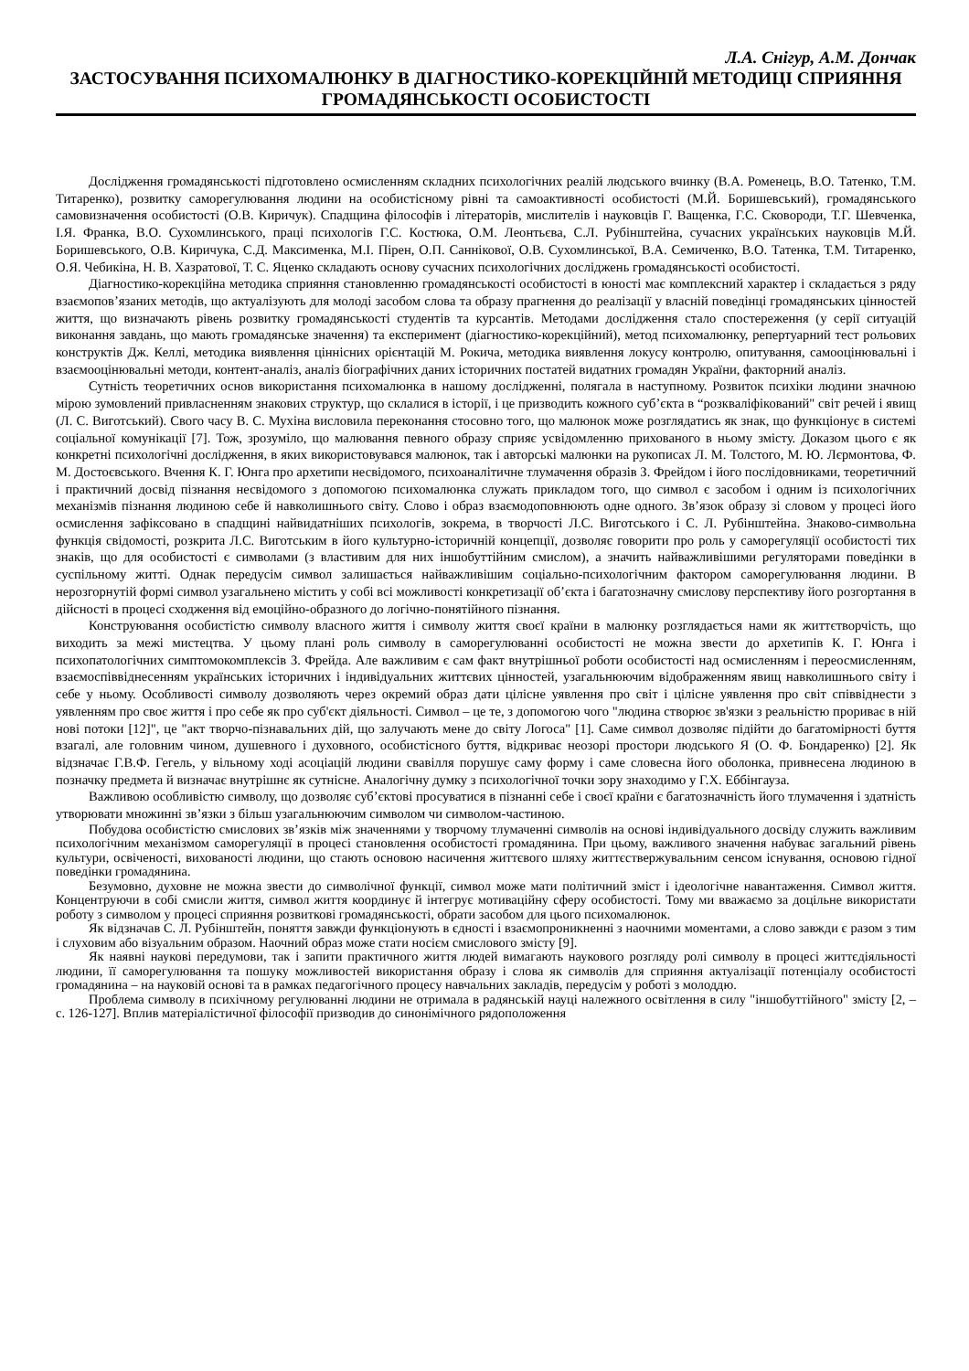Л.А. Снігур, А.М. Дончак
ЗАСТОСУВАННЯ ПСИХОМАЛЮНКУ В ДІАГНОСТИКО-КОРЕКЦІЙНІЙ МЕТОДИЦІ СПРИЯННЯ ГРОМАДЯНСЬКОСТІ ОСОБИСТОСТІ
Дослідження громадянськості підготовлено осмисленням складних психологічних реалій людського вчинку (В.А. Роменець, В.О. Татенко, Т.М. Титаренко), розвитку саморегулювання людини на особистісному рівні та самоактивності особистості (М.Й. Боришевський), громадянського самовизначення особистості (О.В. Киричук). Спадщина філософів і літераторів, мислителів і науковців Г. Ващенка, Г.С. Сковороди, Т.Г. Шевченка, І.Я. Франка, В.О. Сухомлинського, праці психологів Г.С. Костюка, О.М. Леонтьєва, С.Л. Рубінштейна, сучасних українських науковців М.Й. Боришевського, О.В. Киричука, С.Д. Максименка, М.І. Пірен, О.П. Саннікової, О.В. Сухомлинської, В.А. Семиченко, В.О. Татенка, Т.М. Титаренко, О.Я. Чебикіна, Н. В. Хазратової, Т. С. Яценко складають основу сучасних психологічних досліджень громадянськості особистості.
Діагностико-корекційна методика сприяння становленню громадянськості особистості в юності має комплексний характер і складається з ряду взаємопов’язаних методів, що актуалізують для молоді засобом слова та образу прагнення до реалізації у власній поведінці громадянських цінностей життя, що визначають рівень розвитку громадянськості студентів та курсантів. Методами дослідження стало спостереження (у серії ситуацій виконання завдань, що мають громадянське значення) та експеримент (діагностико-корекційний), метод психомалюнку, репертуарний тест рольових конструктів Дж. Келлі, методика виявлення ціннісних орієнтацій М. Рокича, методика виявлення локусу контролю, опитування, самооцінювальні і взаємооцінювальні методи, контент-аналіз, аналіз біографічних даних історичних постатей видатних громадян України, факторний аналіз.
Сутність теоретичних основ використання психомалюнка в нашому дослідженні, полягала в наступному. Розвиток психіки людини значною мірою зумовлений привласненням знакових структур, що склалися в історії, і це призводить кожного суб’єкта в “розкваліфікований" світ речей і явищ (Л. С. Виготський). Свого часу В. С. Мухіна висловила переконання стосовно того, що малюнок може розглядатись як знак, що функціонує в системі соціальної комунікації [7]. Тож, зрозуміло, що малювання певного образу сприяє усвідомленню прихованого в ньому змісту. Доказом цього є як конкретні психологічні дослідження, в яких використовувався малюнок, так і авторські малюнки на рукописах Л. М. Толстого, М. Ю. Лєрмонтова, Ф. М. Достоєвського. Вчення К. Г. Юнга про архетипи несвідомого, психоаналітичне тлумачення образів З. Фрейдом і його послідовниками, теоретичний і практичний досвід пізнання несвідомого з допомогою психомалюнка служать прикладом того, що символ є засобом і одним із психологічних механізмів пізнання людиною себе й навколишнього світу. Слово і образ взаємодоповнюють одне одного. Зв’язок образу зі словом у процесі його осмислення зафіксовано в спадщині найвидатніших психологів, зокрема, в творчості Л.С. Виготського і С. Л. Рубінштейна. Знаково-символьна функція свідомості, розкрита Л.С. Виготським в його культурно-історичній концепції, дозволяє говорити про роль у саморегуляції особистості тих знаків, що для особистості є символами (з властивим для них іншобуттійним смислом), а значить найважливішими регуляторами поведінки в суспільному житті. Однак передусім символ залишається найважливішим соціально-психологічним фактором саморегулювання людини. В нерозгорнутій формі символ узагальнено містить у собі всі можливості конкретизації об’єкта і багатозначну смислову перспективу його розгортання в дійсності в процесі сходження від емоційно-образного до логічно-понятійного пізнання.
Конструювання особистістю символу власного життя і символу життя своєї країни в малюнку розглядається нами як життєтворчість, що виходить за межі мистецтва. У цьому плані роль символу в саморегулюванні особистості не можна звести до архетипів К. Г. Юнга і психопатологічних симптомокомплексів З. Фрейда. Але важливим є сам факт внутрішньої роботи особистості над осмисленням і переосмисленням, взаємоспіввіднесенням українських історичних і індивідуальних життєвих цінностей, узагальнюючим відображенням явищ навколишнього світу і себе у ньому. Особливості символу дозволяють через окремий образ дати цілісне уявлення про світ і цілісне уявлення про світ співвіднести з уявленням про своє життя і про себе як про суб'єкт діяльності. Символ – це те, з допомогою чого "людина створює зв'язки з реальністю прориває в ній нові потоки [12]", це "акт творчо-пізнавальних дій, що залучають мене до світу Логоса" [1]. Саме символ дозволяє підійти до багатомірності буття взагалі, але головним чином, душевного і духовного, особистісного буття, відкриває неозорі простори людського Я (О. Ф. Бондаренко) [2]. Як відзначає Г.В.Ф. Гегель, у вільному ході асоціацій людини свавілля порушує саму форму і саме словесна його оболонка, привнесена людиною в позначку предмета й визначає внутрішнє як сутнісне. Аналогічну думку з психологічної точки зору знаходимо у Г.Х. Еббінгауза.
Важливою особливістю символу, що дозволяє суб’єктові просуватися в пізнанні себе і своєї країни є багатозначність його тлумачення і здатність утворювати множинні зв’язки з більш узагальнюючим символом чи символом-частиною.
Побудова особистістю смислових зв’язків між значеннями у творчому тлумаченні символів на основі індивідуального досвіду служить важливим психологічним механізмом саморегуляції в процесі становлення особистості громадянина. При цьому, важливого значення набуває загальний рівень культури, освіченості, вихованості людини, що стають основою насичення життєвого шляху життєствержувальним сенсом існування, основою гідної поведінки громадянина.
Безумовно, духовне не можна звести до символічної функції, символ може мати політичний зміст і ідеологічне навантаження. Символ життя. Концентруючи в собі смисли життя, символ життя координує й інтегрує мотиваційну сферу особистості. Тому ми вважаємо за доцільне використати роботу з символом у процесі сприяння розвиткові громадянськості, обрати засобом для цього психомалюнок.
Як відзначав С. Л. Рубінштейн, поняття завжди функціонують в єдності і взаємопроникненні з наочними моментами, а слово завжди є разом з тим і слуховим або візуальним образом. Наочний образ може стати носієм смислового змісту [9].
Як наявні наукові передумови, так і запити практичного життя людей вимагають наукового розгляду ролі символу в процесі життєдіяльності людини, її саморегулювання та пошуку можливостей використання образу і слова як символів для сприяння актуалізації потенціалу особистості громадянина – на науковій основі та в рамках педагогічного процесу навчальних закладів, передусім у роботі з молоддю.
Проблема символу в психічному регулюванні людини не отримала в радянській науці належного освітлення в силу "іншобуттійного" змісту [2, – с. 126-127]. Вплив матеріалістичної філософії призводив до синонімічного рядоположення